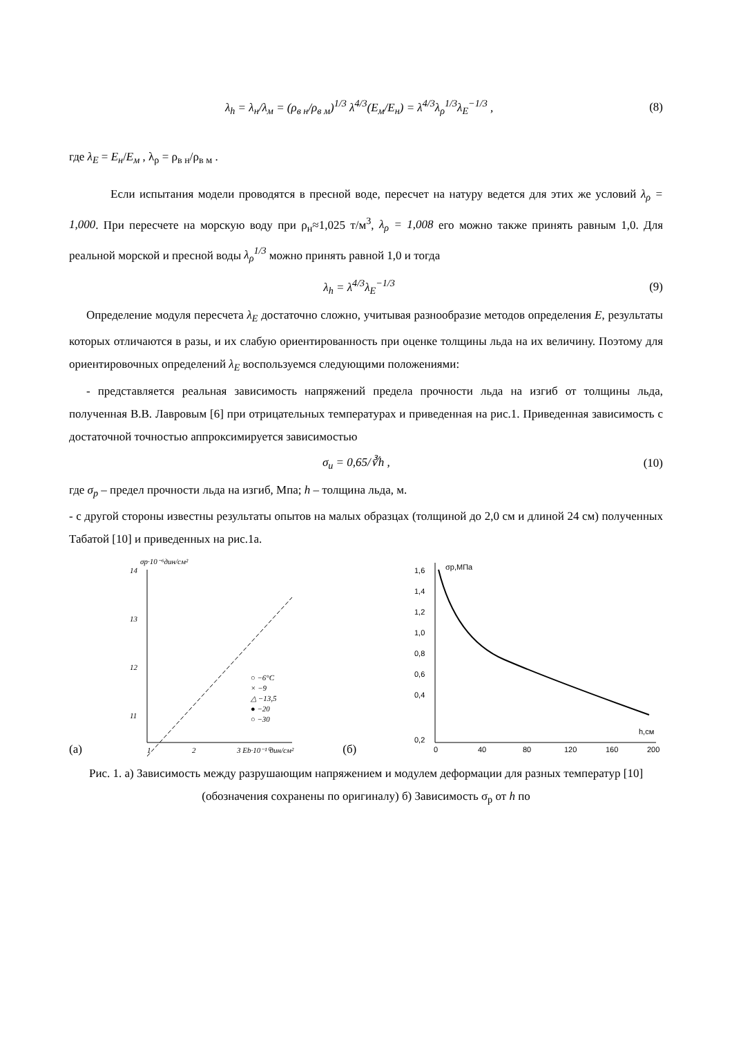λ<sub>h</sub> = λ<sub>н</sub>/λ<sub>м</sub> = (ρ<sub>в н</sub>/ρ<sub>в м</sub>)<sup>1/3</sup> λ<sup>4/3</sup>(E<sub>м</sub>/E<sub>н</sub>) = λ<sup>4/3</sup>λ<sub>ρ</sub><sup>1/3</sup>λ<sub>E</sub><sup>−1/3</sup> , (8)
где λ<sub>E</sub> = E<sub>н</sub>/E<sub>м</sub> , λ<sub>ρ</sub> = ρ<sub>в н</sub>/ρ<sub>в м</sub> .
Если испытания модели проводятся в пресной воде, пересчет на натуру ведется для этих же условий λ<sub>ρ</sub> = 1,000. При пересчете на морскую воду при ρ<sub>н</sub>≈1,025 т/м<sup>3</sup>, λ<sub>ρ</sub> = 1,008 его можно также принять равным 1,0. Для реальной морской и пресной воды λ<sub>ρ</sub><sup>1/3</sup> можно принять равной 1,0 и тогда
λ<sub>h</sub> = λ<sup>4/3</sup>λ<sub>E</sub><sup>−1/3</sup> (9)
Определение модуля пересчета λ<sub>E</sub> достаточно сложно, учитывая разнообразие методов определения E, результаты которых отличаются в разы, и их слабую ориентированность при оценке толщины льда на их величину. Поэтому для ориентировочных определений λ<sub>E</sub> воспользуемся следующими положениями:
- представляется реальная зависимость напряжений предела прочности льда на изгиб от толщины льда, полученная В.В. Лавровым [6] при отрицательных температурах и приведенная на рис.1. Приведенная зависимость с достаточной точностью аппроксимируется зависимостью
σ<sub>u</sub> = 0,65/∛h , (10)
где σ<sub>p</sub> – предел прочности льда на изгиб, Мпа; h – толщина льда, м.
- с другой стороны известны результаты опытов на малых образцах (толщиной до 2,0 см и длиной 24 см) полученных Табатой [10] и приведенных на рис.1а.
(а)
σp·10⁻⁶дин/см²
14
13
12
11
1
2
3 Eb·10⁻¹⁰дин/см²
○ −6°C
× −9
△ −13,5
● −20
○ −30
(б)
σp,МПа
h,см
1,6
1,4
1,2
1,0
0,8
0,6
0,4
0,2
0
40
80
120
160
200
Рис. 1. а) Зависимость между разрушающим напряжением и модулем деформации для разных температур [10] (обозначения сохранены по оригиналу) б) Зависимость σ<sub>p</sub> от h по